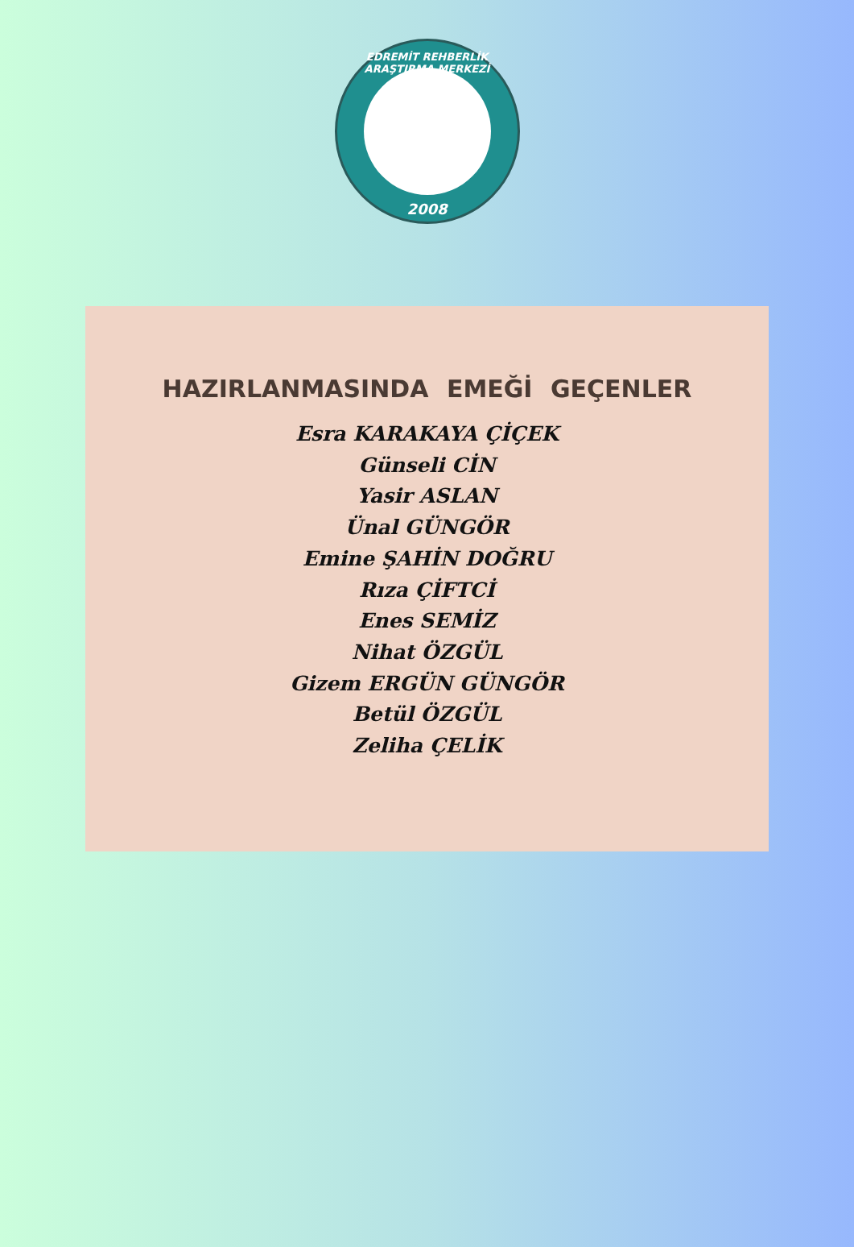EDREMİT REHBERLİK ARAŞTIRMA MERKEZİ
2008
HAZIRLANMASINDA EMEĞİ GEÇENLER
Esra KARAKAYA ÇİÇEK
Günseli CİN
Yasir ASLAN
Ünal GÜNGÖR
Emine ŞAHİN DOĞRU
Rıza ÇİFTCİ
Enes SEMİZ
Nihat ÖZGÜL
Gizem ERGÜN GÜNGÖR
Betül ÖZGÜL
Zeliha ÇELİK